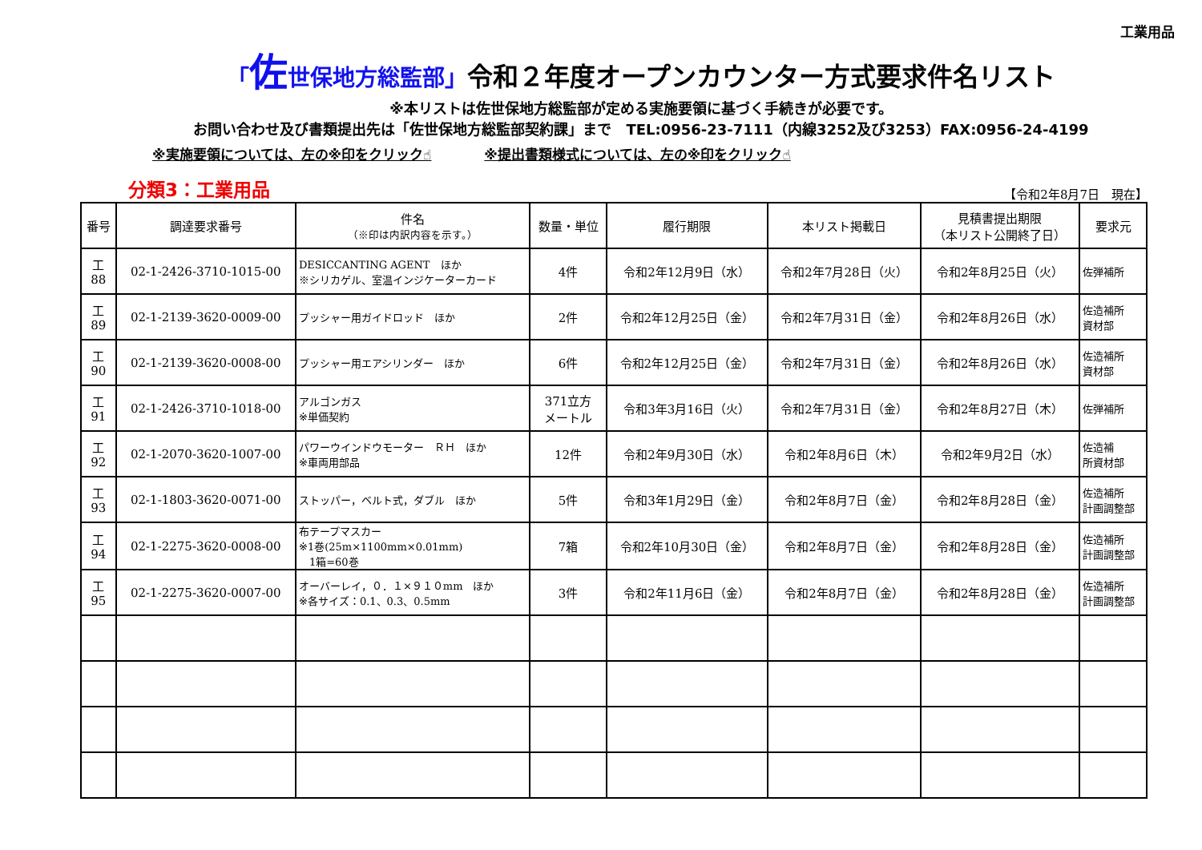工業用品
「佐世保地方総監部」令和２年度オープンカウンター方式要求件名リスト
※本リストは佐世保地方総監部が定める実施要領に基づく手続きが必要です。
お問い合わせ及び書類提出先は「佐世保地方総監部契約課」まで　TEL:0956-23-7111（内線3252及び3253）FAX:0956-24-4199
※実施要領については、左の※印をクリック☝ ※提出書類様式については、左の※印をクリック☝
分類3：工業用品 【令和2年8月7日　現在】
| 番号 | 調達要求番号 | 件名 （※印は内訳内容を示す。） | 数量・単位 | 履行期限 | 本リスト掲載日 | 見積書提出期限 （本リスト公開終了日） | 要求元 |
| --- | --- | --- | --- | --- | --- | --- | --- |
| 工 88 | 02-1-2426-3710-1015-00 | DESICCANTING AGENT ほか ※シリカゲル、室温インジケーターカード | 4件 | 令和2年12月9日（水） | 令和2年7月28日（火） | 令和2年8月25日（火） | 佐弾補所 |
| 工 89 | 02-1-2139-3620-0009-00 | プッシャー用ガイドロッド ほか | 2件 | 令和2年12月25日（金） | 令和2年7月31日（金） | 令和2年8月26日（水） | 佐造補所 資材部 |
| 工 90 | 02-1-2139-3620-0008-00 | プッシャー用エアシリンダー ほか | 6件 | 令和2年12月25日（金） | 令和2年7月31日（金） | 令和2年8月26日（水） | 佐造補所 資材部 |
| 工 91 | 02-1-2426-3710-1018-00 | アルゴンガス ※単価契約 | 371立方 メートル | 令和3年3月16日（火） | 令和2年7月31日（金） | 令和2年8月27日（木） | 佐弾補所 |
| 工 92 | 02-1-2070-3620-1007-00 | パワーウインドウモーター ＲＨ ほか ※車両用部品 | 12件 | 令和2年9月30日（水） | 令和2年8月6日（木） | 令和2年9月2日（水） | 佐造補 所資材部 |
| 工 93 | 02-1-1803-3620-0071-00 | ストッパー，ベルト式，ダブル ほか | 5件 | 令和3年1月29日（金） | 令和2年8月7日（金） | 令和2年8月28日（金） | 佐造補所 計画調整部 |
| 工 94 | 02-1-2275-3620-0008-00 | 布テープマスカー ※1巻(25m×1100mm×0.01mm) 1箱=60巻 | 7箱 | 令和2年10月30日（金） | 令和2年8月7日（金） | 令和2年8月28日（金） | 佐造補所 計画調整部 |
| 工 95 | 02-1-2275-3620-0007-00 | オーバーレイ，０．１×９１０mm ほか ※各サイズ：0.1、0.3、0.5mm | 3件 | 令和2年11月6日（金） | 令和2年8月7日（金） | 令和2年8月28日（金） | 佐造補所 計画調整部 |